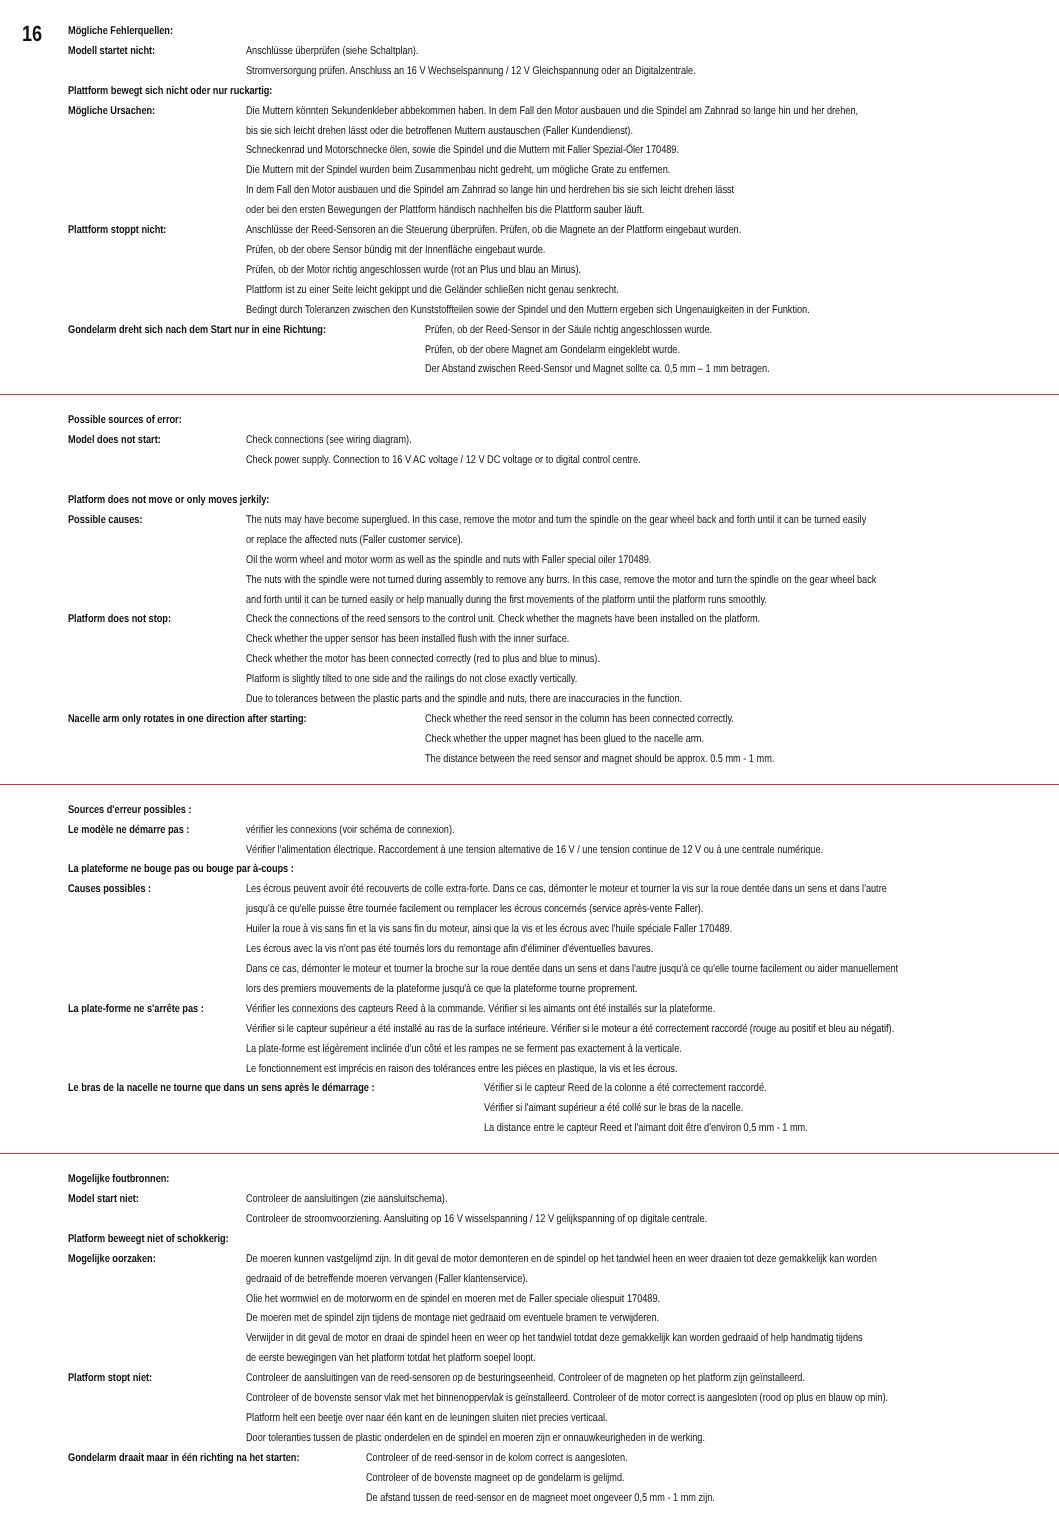16
Mögliche Fehlerquellen:
Modell startet nicht: Anschlüsse überprüfen (siehe Schaltplan).
Stromversorgung prüfen. Anschluss an 16 V Wechselspannung / 12 V Gleichspannung oder an Digitalzentrale.
Plattform bewegt sich nicht oder nur ruckartig:
Mögliche Ursachen: Die Muttern könnten Sekundenkleber abbekommen haben. In dem Fall den Motor ausbauen und die Spindel am Zahnrad so lange hin und her drehen,
bis sie sich leicht drehen lässt oder die betroffenen Muttern austauschen (Faller Kundendienst).
Schneckenrad und Motorschnecke ölen, sowie die Spindel und die Muttern mit Faller Spezial-Öler 170489.
Die Muttern mit der Spindel wurden beim Zusammenbau nicht gedreht, um mögliche Grate zu entfernen.
In dem Fall den Motor ausbauen und die Spindel am Zahnrad so lange hin und herdrehen bis sie sich leicht drehen lässt
oder bei den ersten Bewegungen der Plattform händisch nachhelfen bis die Plattform sauber läuft.
Plattform stoppt nicht: Anschlüsse der Reed-Sensoren an die Steuerung überprüfen. Prüfen, ob die Magnete an der Plattform eingebaut wurden.
Prüfen, ob der obere Sensor bündig mit der Innenfläche eingebaut wurde.
Prüfen, ob der Motor richtig angeschlossen wurde (rot an Plus und blau an Minus).
Plattform ist zu einer Seite leicht gekippt und die Geländer schließen nicht genau senkrecht.
Bedingt durch Toleranzen zwischen den Kunststoffteilen sowie der Spindel und den Muttern ergeben sich Ungenauigkeiten in der Funktion.
Gondelarm dreht sich nach dem Start nur in eine Richtung:
Prüfen, ob der Reed-Sensor in der Säule richtig angeschlossen wurde.
Prüfen, ob der obere Magnet am Gondelarm eingeklebt wurde.
Der Abstand zwischen Reed-Sensor und Magnet sollte ca. 0,5 mm – 1 mm betragen.
Possible sources of error:
Model does not start: Check connections (see wiring diagram).
Check power supply. Connection to 16 V AC voltage / 12 V DC voltage or to digital control centre.
Platform does not move or only moves jerkily:
Possible causes: The nuts may have become superglued. In this case, remove the motor and turn the spindle on the gear wheel back and forth until it can be turned easily
or replace the affected nuts (Faller customer service).
Oil the worm wheel and motor worm as well as the spindle and nuts with Faller special oiler 170489.
The nuts with the spindle were not turned during assembly to remove any burrs. In this case, remove the motor and turn the spindle on the gear wheel back
and forth until it can be turned easily or help manually during the first movements of the platform until the platform runs smoothly.
Platform does not stop: Check the connections of the reed sensors to the control unit. Check whether the magnets have been installed on the platform.
Check whether the upper sensor has been installed flush with the inner surface.
Check whether the motor has been connected correctly (red to plus and blue to minus).
Platform is slightly tilted to one side and the railings do not close exactly vertically.
Due to tolerances between the plastic parts and the spindle and nuts, there are inaccuracies in the function.
Nacelle arm only rotates in one direction after starting:
Check whether the reed sensor in the column has been connected correctly.
Check whether the upper magnet has been glued to the nacelle arm.
The distance between the reed sensor and magnet should be approx. 0.5 mm - 1 mm.
Sources d'erreur possibles :
Le modèle ne démarre pas : vérifier les connexions (voir schéma de connexion).
Vérifier l'alimentation électrique. Raccordement à une tension alternative de 16 V / une tension continue de 12 V ou à une centrale numérique.
La plateforme ne bouge pas ou bouge par à-coups :
Causes possibles : Les écrous peuvent avoir été recouverts de colle extra-forte. Dans ce cas, démonter le moteur et tourner la vis sur la roue dentée dans un sens et dans l'autre
jusqu'à ce qu'elle puisse être tournée facilement ou remplacer les écrous concernés (service après-vente Faller).
Huiler la roue à vis sans fin et la vis sans fin du moteur, ainsi que la vis et les écrous avec l'huile spéciale Faller 170489.
Les écrous avec la vis n'ont pas été tournés lors du remontage afin d'éliminer d'éventuelles bavures.
Dans ce cas, démonter le moteur et tourner la broche sur la roue dentée dans un sens et dans l'autre jusqu'à ce qu'elle tourne facilement ou aider manuellement
lors des premiers mouvements de la plateforme jusqu'à ce que la plateforme tourne proprement.
La plate-forme ne s'arrête pas :
Vérifier les connexions des capteurs Reed à la commande. Vérifier si les aimants ont été installés sur la plateforme.
Vérifier si le capteur supérieur a été installé au ras de la surface intérieure. Vérifier si le moteur a été correctement raccordé (rouge au positif et bleu au négatif).
La plate-forme est légèrement inclinée d'un côté et les rampes ne se ferment pas exactement à la verticale.
Le fonctionnement est imprécis en raison des tolérances entre les pièces en plastique, la vis et les écrous.
Le bras de la nacelle ne tourne que dans un sens après le démarrage :
Vérifier si le capteur Reed de la colonne a été correctement raccordé.
Vérifier si l'aimant supérieur a été collé sur le bras de la nacelle.
La distance entre le capteur Reed et l'aimant doit être d'environ 0,5 mm - 1 mm.
Mogelijke foutbronnen:
Model start niet: Controleer de aansluitingen (zie aansluitschema).
Controleer de stroomvoorziening. Aansluiting op 16 V wisselspanning / 12 V gelijkspanning of op digitale centrale.
Platform beweegt niet of schokkerig:
Mogelijke oorzaken: De moeren kunnen vastgelijmd zijn. In dit geval de motor demonteren en de spindel op het tandwiel heen en weer draaien tot deze gemakkelijk kan worden
gedraaid of de betreffende moeren vervangen (Faller klantenservice).
Olie het wormwiel en de motorworm en de spindel en moeren met de Faller speciale oliespuit 170489.
De moeren met de spindel zijn tijdens de montage niet gedraaid om eventuele bramen te verwijderen.
Verwijder in dit geval de motor en draai de spindel heen en weer op het tandwiel totdat deze gemakkelijk kan worden gedraaid of help handmatig tijdens
de eerste bewegingen van het platform totdat het platform soepel loopt.
Platform stopt niet: Controleer de aansluitingen van de reed-sensoren op de besturingseenheid. Controleer of de magneten op het platform zijn geïnstalleerd.
Controleer of de bovenste sensor vlak met het binnenoppervlak is geïnstalleerd. Controleer of de motor correct is aangesloten (rood op plus en blauw op min).
Platform helt een beetje over naar één kant en de leuningen sluiten niet precies verticaal.
Door toleranties tussen de plastic onderdelen en de spindel en moeren zijn er onnauwkeurigheden in de werking.
Gondelarm draait maar in één richting na het starten:
Controleer of de reed-sensor in de kolom correct is aangesloten.
Controleer of de bovenste magneet op de gondelarm is gelijmd.
De afstand tussen de reed-sensor en de magneet moet ongeveer 0,5 mm - 1 mm zijn.